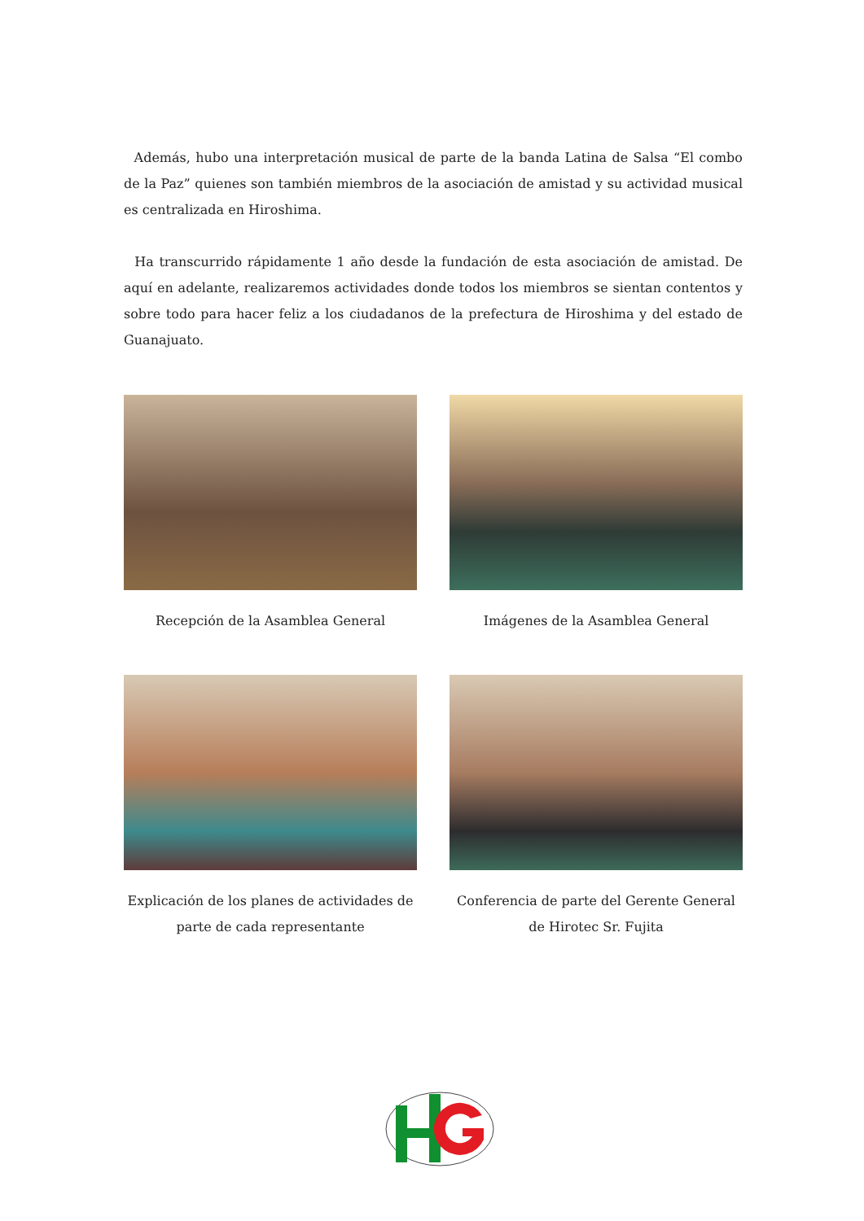Además, hubo una interpretación musical de parte de la banda Latina de Salsa “El combo de la Paz” quienes son también miembros de la asociación de amistad y su actividad musical es centralizada en Hiroshima.
Ha transcurrido rápidamente 1 año desde la fundación de esta asociación de amistad. De aquí en adelante, realizaremos actividades donde todos los miembros se sientan contentos y sobre todo para hacer feliz a los ciudadanos de la prefectura de Hiroshima y del estado de Guanajuato.
Recepción de la Asamblea General
Imágenes de la Asamblea General
Explicación de los planes de actividades de parte de cada representante
Conferencia de parte del Gerente General de Hirotec Sr. Fujita